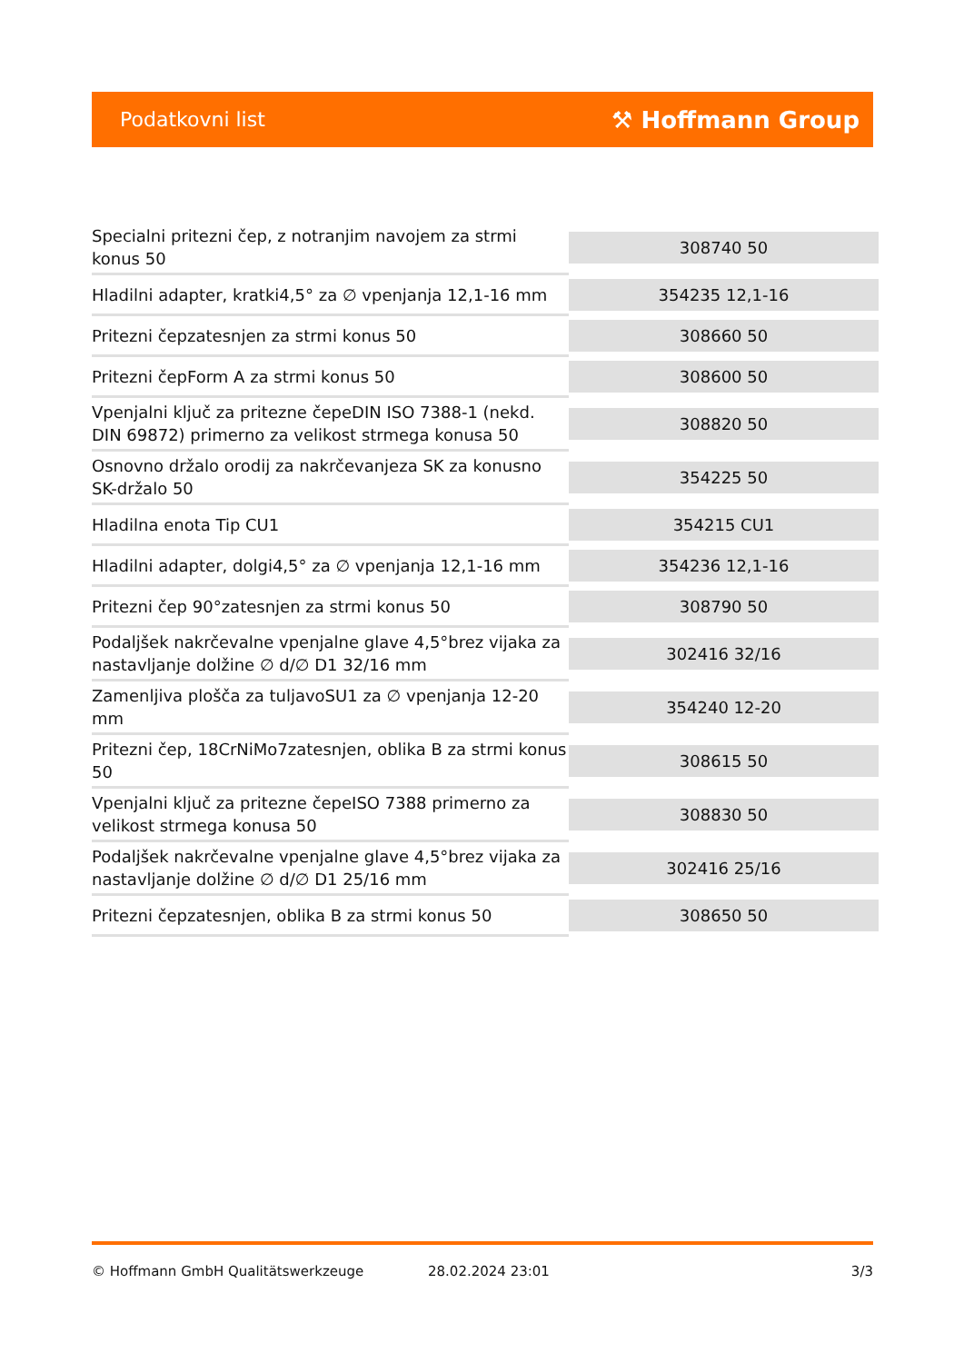Podatkovni list ⚒ Hoffmann Group
| Specialni pritezni čep, z notranjim navojem za strmi konus 50 | 308740 50 |
| Hladilni adapter, kratki4,5° za ∅ vpenjanja 12,1-16 mm | 354235 12,1-16 |
| Pritezni čepzatesnjen za strmi konus 50 | 308660 50 |
| Pritezni čepForm A za strmi konus 50 | 308600 50 |
| Vpenjalni ključ za pritezne čepeDIN ISO 7388-1 (nekd. DIN 69872) primerno za velikost strmega konusa 50 | 308820 50 |
| Osnovno držalo orodij za nakrčevanjeza SK za konusno SK-držalo 50 | 354225 50 |
| Hladilna enota Tip CU1 | 354215 CU1 |
| Hladilni adapter, dolgi4,5° za ∅ vpenjanja 12,1-16 mm | 354236 12,1-16 |
| Pritezni čep 90°zatesnjen za strmi konus 50 | 308790 50 |
| Podaljšek nakrčevalne vpenjalne glave 4,5°brez vijaka za nastavljanje dolžine ∅ d/∅ D1 32/16 mm | 302416 32/16 |
| Zamenljiva plošča za tuljavoSU1 za ∅ vpenjanja 12-20 mm | 354240 12-20 |
| Pritezni čep, 18CrNiMo7zatesnjen, oblika B za strmi konus 50 | 308615 50 |
| Vpenjalni ključ za pritezne čepeISO 7388 primerno za velikost strmega konusa 50 | 308830 50 |
| Podaljšek nakrčevalne vpenjalne glave 4,5°brez vijaka za nastavljanje dolžine ∅ d/∅ D1 25/16 mm | 302416 25/16 |
| Pritezni čepzatesnjen, oblika B za strmi konus 50 | 308650 50 |
© Hoffmann GmbH Qualitätswerkzeuge 28.02.2024 23:01 3/3